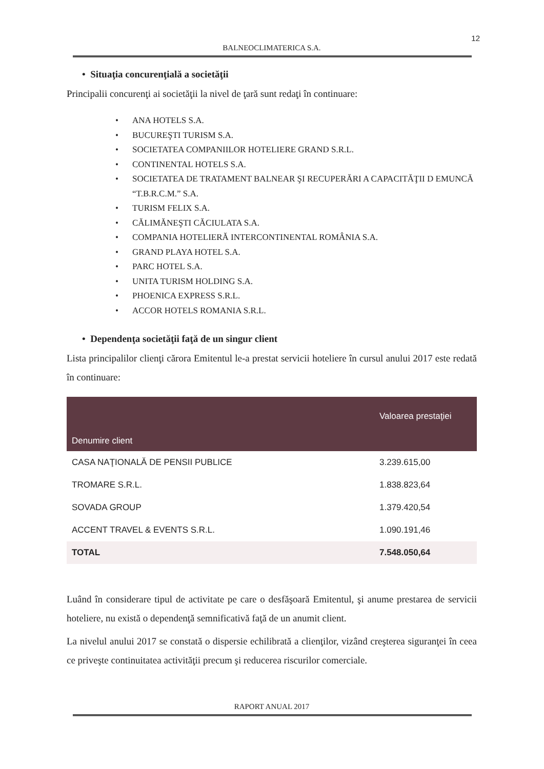12
BALNEOCLIMATERICA S.A.
• Situaţia concurenţială a societăţii
Principalii concurenţi ai societăţii la nivel de ţară sunt redaţi în continuare:
• ANA HOTELS S.A.
• BUCUREŞTI TURISM S.A.
• SOCIETATEA COMPANIILOR HOTELIERE GRAND S.R.L.
• CONTINENTAL HOTELS S.A.
• SOCIETATEA DE TRATAMENT BALNEAR ŞI RECUPERĂRI A CAPACITĂŢII D EMUNCĂ “T.B.R.C.M.” S.A.
• TURISM FELIX S.A.
• CĂLIMĂNEŞTI CĂCIULATA S.A.
• COMPANIA HOTELIERĂ INTERCONTINENTAL ROMÂNIA S.A.
• GRAND PLAYA HOTEL S.A.
• PARC HOTEL S.A.
• UNITA TURISM HOLDING S.A.
• PHOENICA EXPRESS S.R.L.
• ACCOR HOTELS ROMANIA S.R.L.
• Dependenţa societăţii faţă de un singur client
Lista principalilor clienţi cărora Emitentul le-a prestat servicii hoteliere în cursul anului 2017 este redată în continuare:
| Denumire client | Valoarea prestaţiei |
| --- | --- |
| CASA NAŢIONALĂ DE PENSII PUBLICE | 3.239.615,00 |
| TROMARE S.R.L. | 1.838.823,64 |
| SOVADA GROUP | 1.379.420,54 |
| ACCENT TRAVEL & EVENTS S.R.L. | 1.090.191,46 |
| TOTAL | 7.548.050,64 |
Luând în considerare tipul de activitate pe care o desfăşoară Emitentul, şi anume prestarea de servicii hoteliere, nu există o dependenţă semnificativă faţă de un anumit client.
La nivelul anului 2017 se constată o dispersie echilibrată a clienţilor, vizând creşterea siguranţei în ceea ce priveşte continuitatea activităţii precum şi reducerea riscurilor comerciale.
RAPORT ANUAL 2017